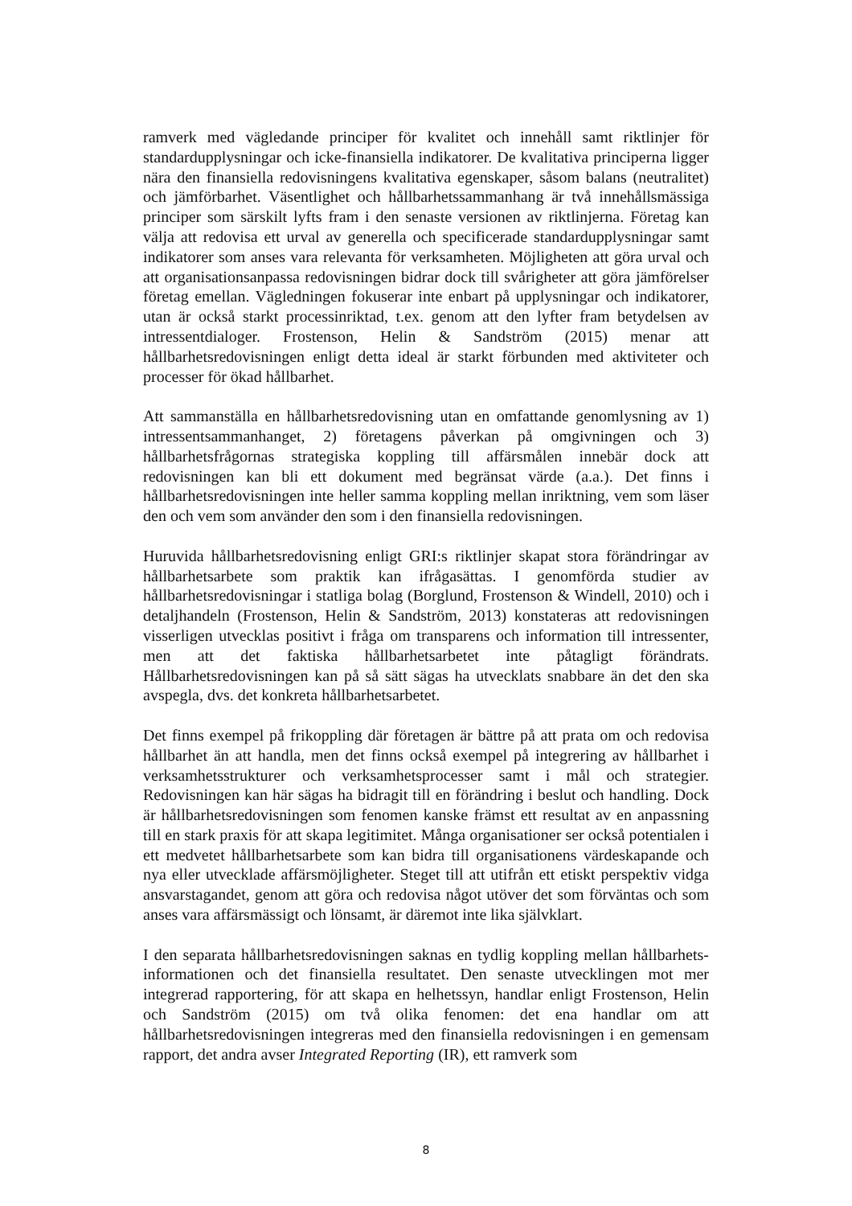ramverk med vägledande principer för kvalitet och innehåll samt riktlinjer för standardupplysningar och icke-finansiella indikatorer. De kvalitativa principerna ligger nära den finansiella redovisningens kvalitativa egenskaper, såsom balans (neutralitet) och jämförbarhet. Väsentlighet och hållbarhetssammanhang är två innehållsmässiga principer som särskilt lyfts fram i den senaste versionen av riktlinjerna. Företag kan välja att redovisa ett urval av generella och specificerade standardupplysningar samt indikatorer som anses vara relevanta för verksamheten. Möjligheten att göra urval och att organisationsanpassa redovisningen bidrar dock till svårigheter att göra jämförelser företag emellan. Vägledningen fokuserar inte enbart på upplysningar och indikatorer, utan är också starkt processinriktad, t.ex. genom att den lyfter fram betydelsen av intressentdialoger. Frostenson, Helin & Sandström (2015) menar att hållbarhetsredovisningen enligt detta ideal är starkt förbunden med aktiviteter och processer för ökad hållbarhet.
Att sammanställa en hållbarhetsredovisning utan en omfattande genomlysning av 1) intressentsammanhanget, 2) företagens påverkan på omgivningen och 3) hållbarhetsfrågornas strategiska koppling till affärsmålen innebär dock att redovisningen kan bli ett dokument med begränsat värde (a.a.). Det finns i hållbarhetsredovisningen inte heller samma koppling mellan inriktning, vem som läser den och vem som använder den som i den finansiella redovisningen.
Huruvida hållbarhetsredovisning enligt GRI:s riktlinjer skapat stora förändringar av hållbarhetsarbete som praktik kan ifrågasättas. I genomförda studier av hållbarhetsredovisningar i statliga bolag (Borglund, Frostenson & Windell, 2010) och i detaljhandeln (Frostenson, Helin & Sandström, 2013) konstateras att redovisningen visserligen utvecklas positivt i fråga om transparens och information till intressenter, men att det faktiska hållbarhetsarbetet inte påtagligt förändrats. Hållbarhetsredovisningen kan på så sätt sägas ha utvecklats snabbare än det den ska avspegla, dvs. det konkreta hållbarhetsarbetet.
Det finns exempel på frikoppling där företagen är bättre på att prata om och redovisa hållbarhet än att handla, men det finns också exempel på integrering av hållbarhet i verksamhetsstrukturer och verksamhetsprocesser samt i mål och strategier. Redovisningen kan här sägas ha bidragit till en förändring i beslut och handling. Dock är hållbarhetsredovisningen som fenomen kanske främst ett resultat av en anpassning till en stark praxis för att skapa legitimitet. Många organisationer ser också potentialen i ett medvetet hållbarhetsarbete som kan bidra till organisationens värdeskapande och nya eller utvecklade affärsmöjligheter. Steget till att utifrån ett etiskt perspektiv vidga ansvarstagandet, genom att göra och redovisa något utöver det som förväntas och som anses vara affärsmässigt och lönsamt, är däremot inte lika självklart.
I den separata hållbarhetsredovisningen saknas en tydlig koppling mellan hållbarhets-informationen och det finansiella resultatet. Den senaste utvecklingen mot mer integrerad rapportering, för att skapa en helhetssyn, handlar enligt Frostenson, Helin och Sandström (2015) om två olika fenomen: det ena handlar om att hållbarhetsredovisningen integreras med den finansiella redovisningen i en gemensam rapport, det andra avser Integrated Reporting (IR), ett ramverk som
8